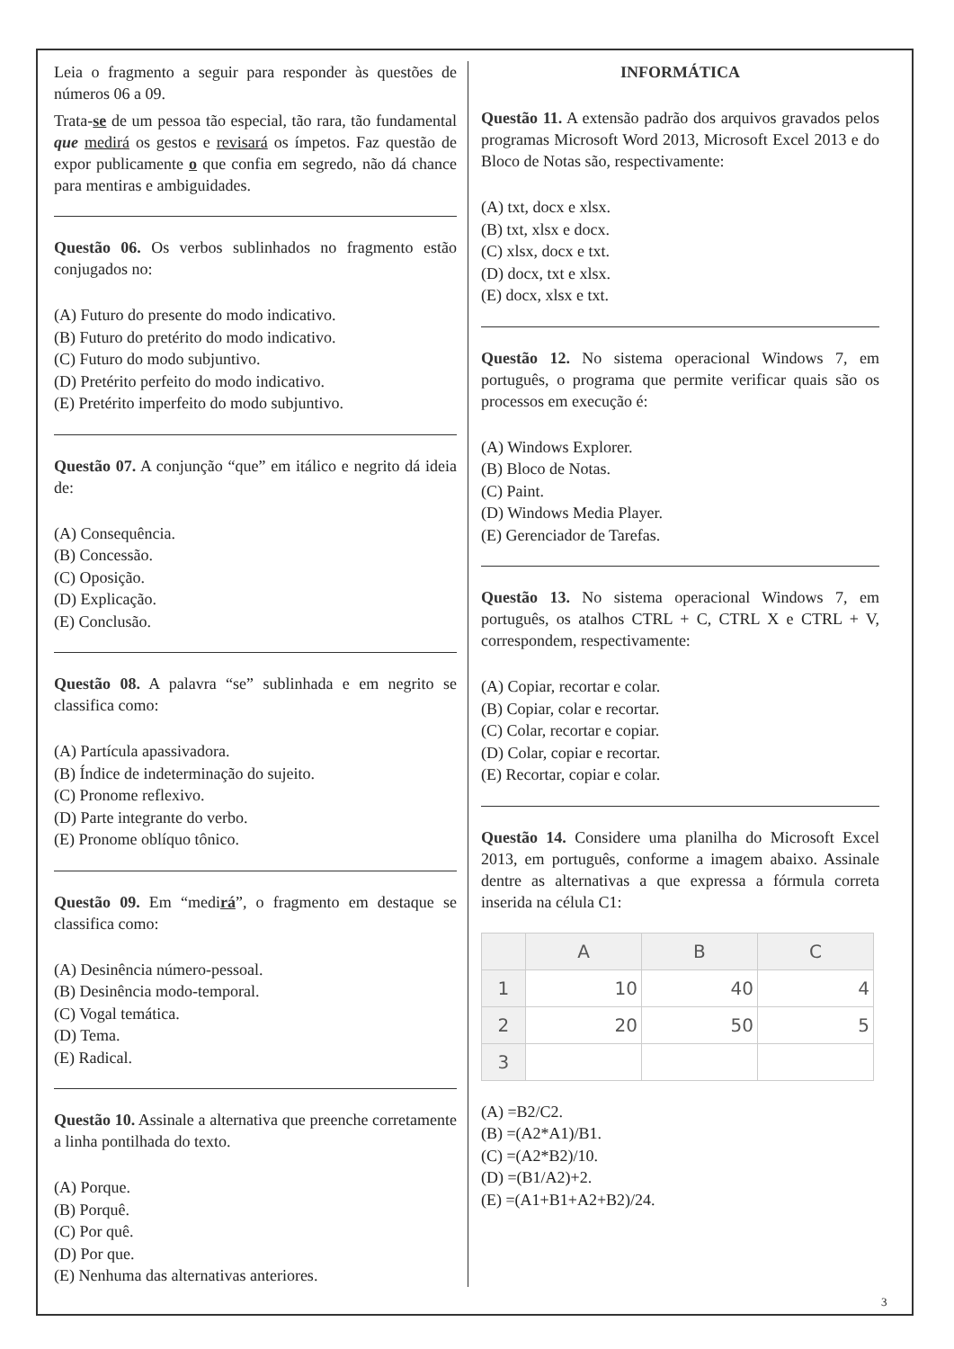Leia o fragmento a seguir para responder às questões de números 06 a 09.
Trata-se de um pessoa tão especial, tão rara, tão fundamental que medirá os gestos e revisará os ímpetos. Faz questão de expor publicamente o que confia em segredo, não dá chance para mentiras e ambiguidades.
Questão 06. Os verbos sublinhados no fragmento estão conjugados no:
(A) Futuro do presente do modo indicativo.
(B) Futuro do pretérito do modo indicativo.
(C) Futuro do modo subjuntivo.
(D) Pretérito perfeito do modo indicativo.
(E) Pretérito imperfeito do modo subjuntivo.
Questão 07. A conjunção “que” em itálico e negrito dá ideia de:
(A) Consequência.
(B) Concessão.
(C) Oposição.
(D) Explicação.
(E) Conclusão.
Questão 08. A palavra “se” sublinhada e em negrito se classifica como:
(A) Partícula apassivadora.
(B) Índice de indeterminação do sujeito.
(C) Pronome reflexivo.
(D) Parte integrante do verbo.
(E) Pronome oblíquo tônico.
Questão 09. Em “medirá”, o fragmento em destaque se classifica como:
(A) Desinência número-pessoal.
(B) Desinência modo-temporal.
(C) Vogal temática.
(D) Tema.
(E) Radical.
Questão 10. Assinale a alternativa que preenche corretamente a linha pontilhada do texto.
(A) Porque.
(B) Porquê.
(C) Por quê.
(D) Por que.
(E) Nenhuma das alternativas anteriores.
INFORMÁTICA
Questão 11. A extensão padrão dos arquivos gravados pelos programas Microsoft Word 2013, Microsoft Excel 2013 e do Bloco de Notas são, respectivamente:
(A) txt, docx e xlsx.
(B) txt, xlsx e docx.
(C) xlsx, docx e txt.
(D) docx, txt e xlsx.
(E) docx, xlsx e txt.
Questão 12. No sistema operacional Windows 7, em português, o programa que permite verificar quais são os processos em execução é:
(A) Windows Explorer.
(B) Bloco de Notas.
(C) Paint.
(D) Windows Media Player.
(E) Gerenciador de Tarefas.
Questão 13. No sistema operacional Windows 7, em português, os atalhos CTRL + C, CTRL X e CTRL + V, correspondem, respectivamente:
(A) Copiar, recortar e colar.
(B) Copiar, colar e recortar.
(C) Colar, recortar e copiar.
(D) Colar, copiar e recortar.
(E) Recortar, copiar e colar.
Questão 14. Considere uma planilha do Microsoft Excel 2013, em português, conforme a imagem abaixo. Assinale dentre as alternativas a que expressa a fórmula correta inserida na célula C1:
| | A | B | C |
| --- | --- | --- | --- |
| 1 | 10 | 40 | 4 |
| 2 | 20 | 50 | 5 |
| 3 | | | |
(A) =B2/C2.
(B) =(A2*A1)/B1.
(C) =(A2*B2)/10.
(D) =(B1/A2)+2.
(E) =(A1+B1+A2+B2)/24.
3